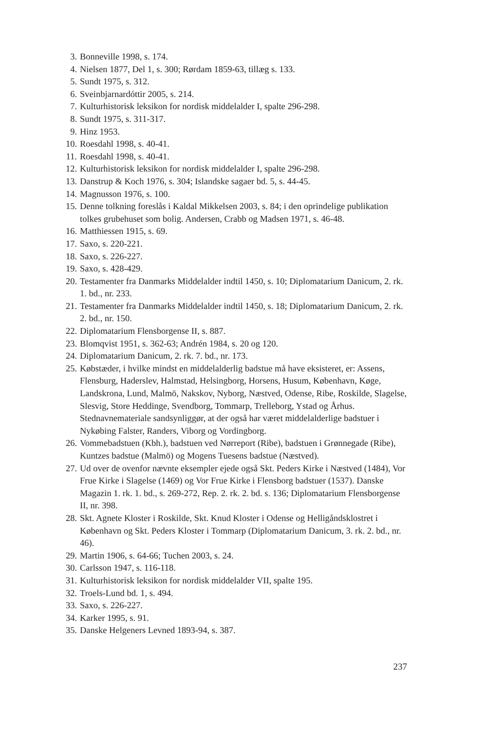3. Bonneville 1998, s. 174.
4. Nielsen 1877, Del 1, s. 300; Rørdam 1859-63, tillæg s. 133.
5. Sundt 1975, s. 312.
6. Sveinbjarnardóttir 2005, s. 214.
7. Kulturhistorisk leksikon for nordisk middelalder I, spalte 296-298.
8. Sundt 1975, s. 311-317.
9. Hinz 1953.
10. Roesdahl 1998, s. 40-41.
11. Roesdahl 1998, s. 40-41.
12. Kulturhistorisk leksikon for nordisk middelalder I, spalte 296-298.
13. Danstrup & Koch 1976, s. 304; Islandske sagaer bd. 5, s. 44-45.
14. Magnusson 1976, s. 100.
15. Denne tolkning foreslås i Kaldal Mikkelsen 2003, s. 84; i den oprindelige publikation tolkes grubehuset som bolig. Andersen, Crabb og Madsen 1971, s. 46-48.
16. Matthiessen 1915, s. 69.
17. Saxo, s. 220-221.
18. Saxo, s. 226-227.
19. Saxo, s. 428-429.
20. Testamenter fra Danmarks Middelalder indtil 1450, s. 10; Diplomatarium Danicum, 2. rk. 1. bd., nr. 233.
21. Testamenter fra Danmarks Middelalder indtil 1450, s. 18; Diplomatarium Danicum, 2. rk. 2. bd., nr. 150.
22. Diplomatarium Flensborgense II, s. 887.
23. Blomqvist 1951, s. 362-63; Andrén 1984, s. 20 og 120.
24. Diplomatarium Danicum, 2. rk. 7. bd., nr. 173.
25. Købstæder, i hvilke mindst en middelalderlig badstue må have eksisteret, er: Assens, Flensburg, Haderslev, Halmstad, Helsingborg, Horsens, Husum, København, Køge, Landskrona, Lund, Malmö, Nakskov, Nyborg, Næstved, Odense, Ribe, Roskilde, Slagelse, Slesvig, Store Heddinge, Svendborg, Tommarp, Trelleborg, Ystad og Århus. Stednavnemateriale sandsynliggør, at der også har været middelalderlige badstuer i Nykøbing Falster, Randers, Viborg og Vordingborg.
26. Vommebadstuen (Kbh.), badstuen ved Nørreport (Ribe), badstuen i Grønnegade (Ribe), Kuntzes badstue (Malmö) og Mogens Tuesens badstue (Næstved).
27. Ud over de ovenfor nævnte eksempler ejede også Skt. Peders Kirke i Næstved (1484), Vor Frue Kirke i Slagelse (1469) og Vor Frue Kirke i Flensborg badstuer (1537). Danske Magazin 1. rk. 1. bd., s. 269-272, Rep. 2. rk. 2. bd. s. 136; Diplomatarium Flensborgense II, nr. 398.
28. Skt. Agnete Kloster i Roskilde, Skt. Knud Kloster i Odense og Helligåndsklostret i København og Skt. Peders Kloster i Tommarp (Diplomatarium Danicum, 3. rk. 2. bd., nr. 46).
29. Martin 1906, s. 64-66; Tuchen 2003, s. 24.
30. Carlsson 1947, s. 116-118.
31. Kulturhistorisk leksikon for nordisk middelalder VII, spalte 195.
32. Troels-Lund bd. 1, s. 494.
33. Saxo, s. 226-227.
34. Karker 1995, s. 91.
35. Danske Helgeners Levned 1893-94, s. 387.
237